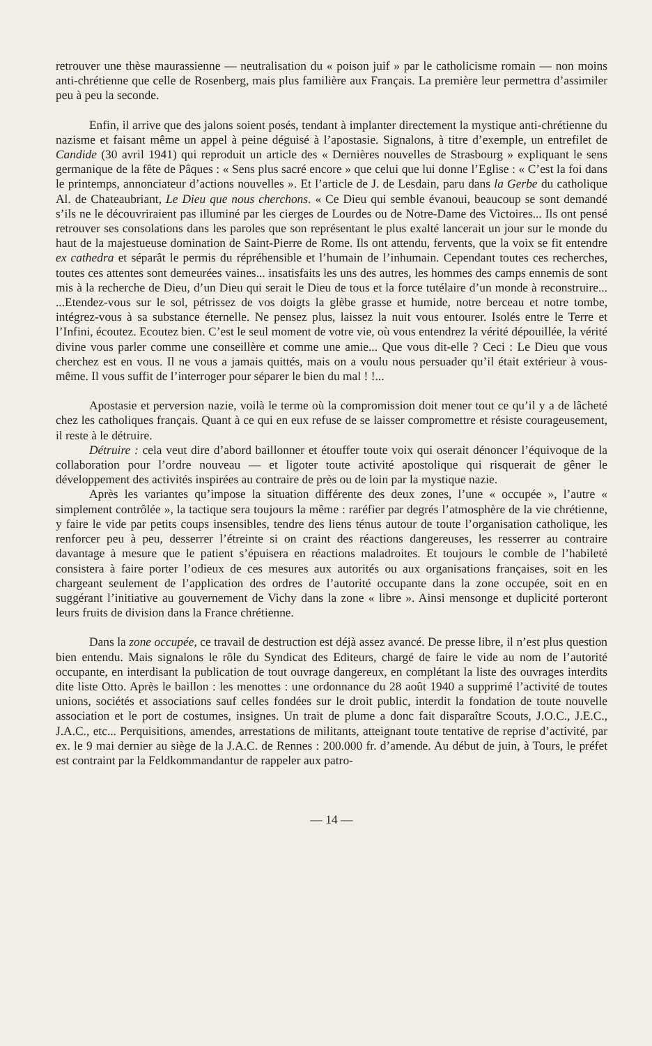retrouver une thèse maurassienne — neutralisation du « poison juif » par le catholicisme romain — non moins anti-chrétienne que celle de Rosenberg, mais plus familière aux Français. La première leur permettra d’assimiler peu à peu la seconde.
Enfin, il arrive que des jalons soient posés, tendant à implanter directement la mystique anti-chrétienne du nazisme et faisant même un appel à peine déguisé à l’apostasie. Signalons, à titre d’exemple, un entrefilet de Candide (30 avril 1941) qui reproduit un article des « Dernières nouvelles de Strasbourg » expliquant le sens germanique de la fête de Pâques : « Sens plus sacré encore » que celui que lui donne l’Eglise : « C’est la foi dans le printemps, annonciateur d’actions nouvelles ». Et l’article de J. de Lesdain, paru dans la Gerbe du catholique Al. de Chateaubriant, Le Dieu que nous cherchons. « Ce Dieu qui semble évanoui, beaucoup se sont demandé s’ils ne le découvriraient pas illuminé par les cierges de Lourdes ou de Notre-Dame des Victoires... Ils ont pensé retrouver ses consolations dans les paroles que son représentant le plus exalté lancerait un jour sur le monde du haut de la majestueuse domination de Saint-Pierre de Rome. Ils ont attendu, fervents, que la voix se fit entendre ex cathedra et séparât le permis du répréhensible et l’humain de l’inhumain. Cependant toutes ces recherches, toutes ces attentes sont demeurées vaines... insatisfaits les uns des autres, les hommes des camps ennemis de sont mis à la recherche de Dieu, d’un Dieu qui serait le Dieu de tous et la force tutélaire d’un monde à reconstruire... ...Etendez-vous sur le sol, pétrissez de vos doigts la glèbe grasse et humide, notre berceau et notre tombe, intégrez-vous à sa substance éternelle. Ne pensez plus, laissez la nuit vous entourer. Isolés entre le Terre et l’Infini, écoutez. Ecoutez bien. C’est le seul moment de votre vie, où vous entendrez la vérité dépouillée, la vérité divine vous parler comme une conseillère et comme une amie... Que vous dit-elle ? Ceci : Le Dieu que vous cherchez est en vous. Il ne vous a jamais quittés, mais on a voulu nous persuader qu’il était extérieur à vous-même. Il vous suffit de l’interroger pour séparer le bien du mal ! !...
Apostasie et perversion nazie, voilà le terme où la compromission doit mener tout ce qu’il y a de lâcheté chez les catholiques français. Quant à ce qui en eux refuse de se laisser compromettre et résiste courageusement, il reste à le détruire.
Détruire : cela veut dire d’abord baillonner et étouffer toute voix qui oserait dénoncer l’équivoque de la collaboration pour l’ordre nouveau — et ligoter toute activité apostolique qui risquerait de gêner le développement des activités inspirées au contraire de près ou de loin par la mystique nazie.
Après les variantes qu’impose la situation différente des deux zones, l’une « occupée », l’autre « simplement contrôlée », la tactique sera toujours la même : raréfier par degrés l’atmosphère de la vie chrétienne, y faire le vide par petits coups insensibles, tendre des liens ténus autour de toute l’organisation catholique, les renforcer peu à peu, desserrer l’étreinte si on craint des réactions dangereuses, les resserrer au contraire davantage à mesure que le patient s’épuisera en réactions maladroites. Et toujours le comble de l’habileté consistera à faire porter l’odieux de ces mesures aux autorités ou aux organisations françaises, soit en les chargeant seulement de l’application des ordres de l’autorité occupante dans la zone occupée, soit en en suggérant l’initiative au gouvernement de Vichy dans la zone « libre ». Ainsi mensonge et duplicité porteront leurs fruits de division dans la France chrétienne.
Dans la zone occupée, ce travail de destruction est déjà assez avancé. De presse libre, il n’est plus question bien entendu. Mais signalons le rôle du Syndicat des Editeurs, chargé de faire le vide au nom de l’autorité occupante, en interdisant la publication de tout ouvrage dangereux, en complétant la liste des ouvrages interdits dite liste Otto. Après le baillon : les menottes : une ordonnance du 28 août 1940 a supprimé l’activité de toutes unions, sociétés et associations sauf celles fondées sur le droit public, interdit la fondation de toute nouvelle association et le port de costumes, insignes. Un trait de plume a donc fait disparaître Scouts, J.O.C., J.E.C., J.A.C., etc... Perquisitions, amendes, arrestations de militants, atteignant toute tentative de reprise d’activité, par ex. le 9 mai dernier au siège de la J.A.C. de Rennes : 200.000 fr. d’amende. Au début de juin, à Tours, le préfet est contraint par la Feldkommandantur de rappeler aux patro-
— 14 —